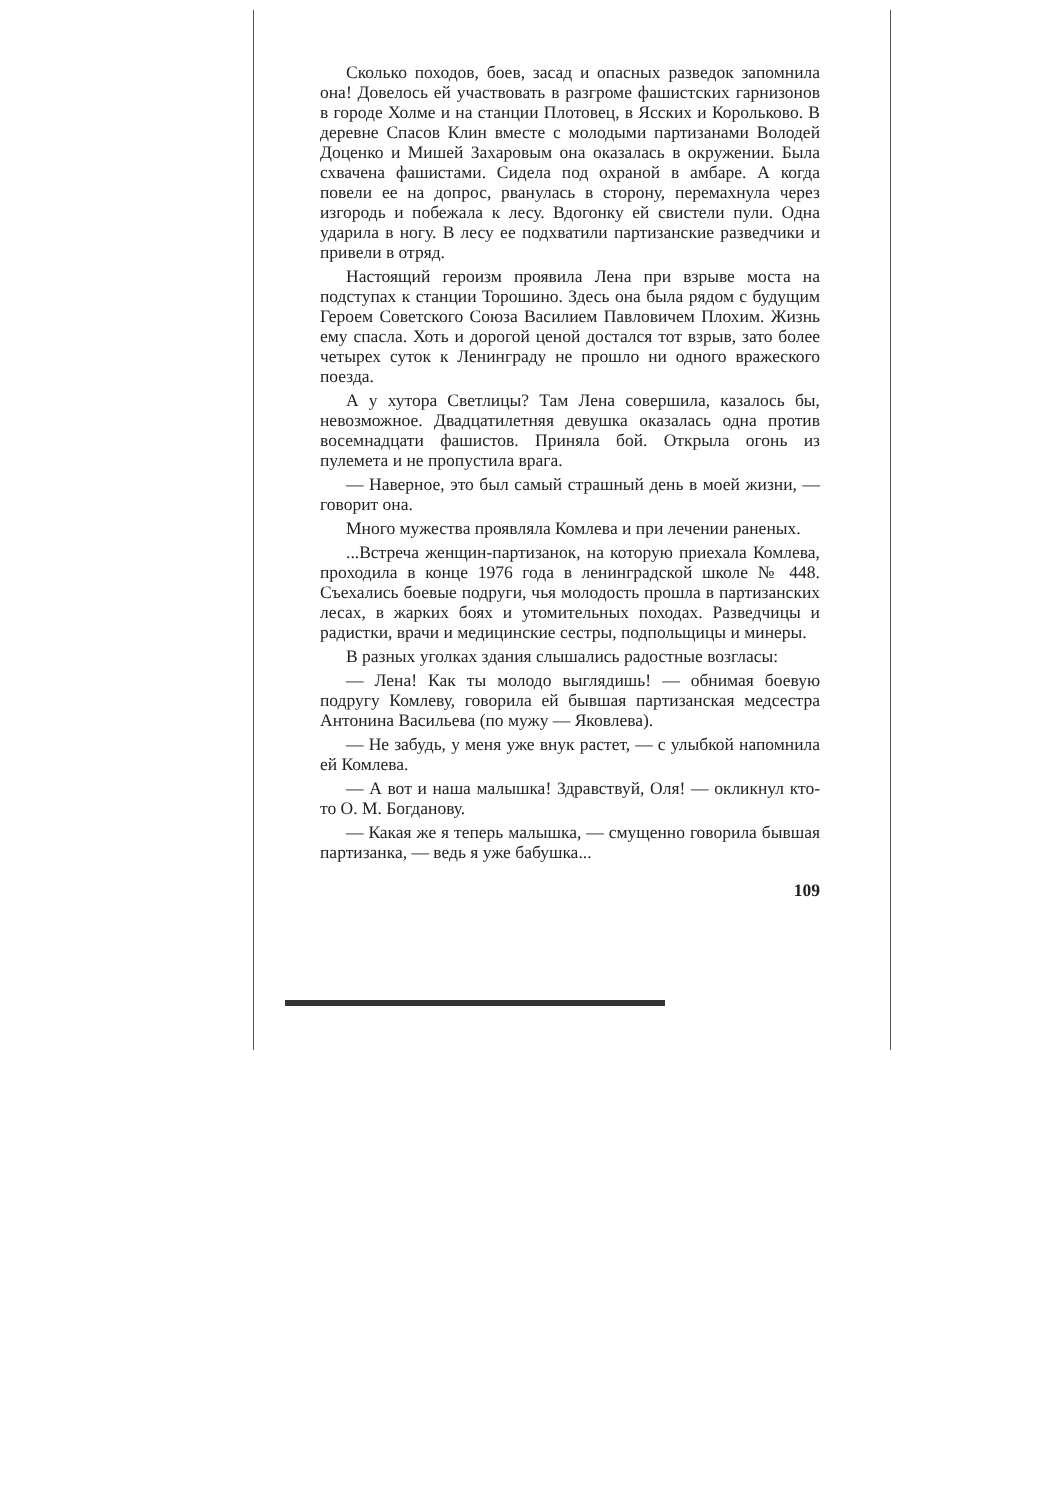Сколько походов, боев, засад и опасных разведок запомнила она! Довелось ей участвовать в разгроме фашистских гарнизонов в городе Холме и на станции Плотовец, в Ясских и Корольково. В деревне Спасов Клин вместе с молодыми партизанами Володей Доценко и Мишей Захаровым она оказалась в окружении. Была схвачена фашистами. Сидела под охраной в амбаре. А когда повели ее на допрос, рванулась в сторону, перемахнула через изгородь и побежала к лесу. Вдогонку ей свистели пули. Одна ударила в ногу. В лесу ее подхватили партизанские разведчики и привели в отряд.
Настоящий героизм проявила Лена при взрыве моста на подступах к станции Торошино. Здесь она была рядом с будущим Героем Советского Союза Василием Павловичем Плохим. Жизнь ему спасла. Хоть и дорогой ценой достался тот взрыв, зато более четырех суток к Ленинграду не прошло ни одного вражеского поезда.
А у хутора Светлицы? Там Лена совершила, казалось бы, невозможное. Двадцатилетняя девушка оказалась одна против восемнадцати фашистов. Приняла бой. Открыла огонь из пулемета и не пропустила врага.
— Наверное, это был самый страшный день в моей жизни, — говорит она.
Много мужества проявляла Комлева и при лечении раненых.
...Встреча женщин-партизанок, на которую приехала Комлева, проходила в конце 1976 года в ленинградской школе № 448. Съехались боевые подруги, чья молодость прошла в партизанских лесах, в жарких боях и утомительных походах. Разведчицы и радистки, врачи и медицинские сестры, подпольщицы и минеры.
В разных уголках здания слышались радостные возгласы:
— Лена! Как ты молодо выглядишь! — обнимая боевую подругу Комлеву, говорила ей бывшая партизанская медсестра Антонина Васильева (по мужу — Яковлева).
— Не забудь, у меня уже внук растет, — с улыбкой напомнила ей Комлева.
— А вот и наша малышка! Здравствуй, Оля! — окликнул кто-то О. М. Богданову.
— Какая же я теперь малышка, — смущенно говорила бывшая партизанка, — ведь я уже бабушка...
109